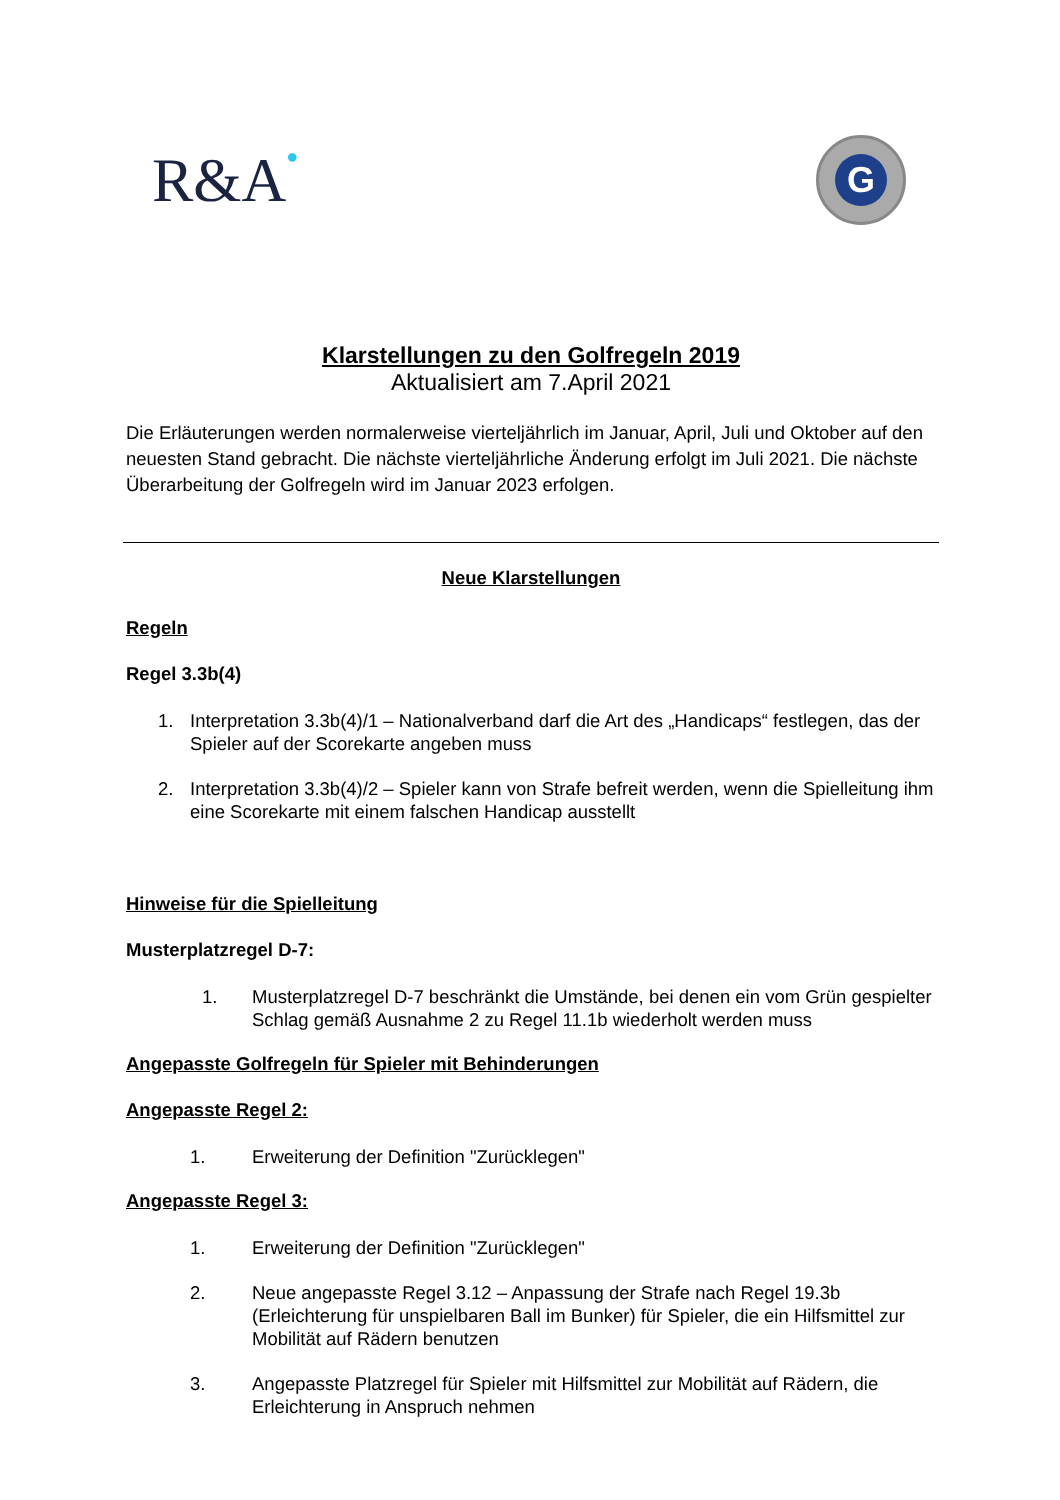R&A●
G
Klarstellungen zu den Golfregeln 2019
Aktualisiert am 7.April 2021
Die Erläuterungen werden normalerweise vierteljährlich im Januar, April, Juli und Oktober auf den neuesten Stand gebracht. Die nächste vierteljährliche Änderung erfolgt im Juli 2021. Die nächste Überarbeitung der Golfregeln wird im Januar 2023 erfolgen.
Neue Klarstellungen
Regeln
Regel 3.3b(4)
1. Interpretation 3.3b(4)/1 – Nationalverband darf die Art des „Handicaps“ festlegen, das der Spieler auf der Scorekarte angeben muss
2. Interpretation 3.3b(4)/2 – Spieler kann von Strafe befreit werden, wenn die Spielleitung ihm eine Scorekarte mit einem falschen Handicap ausstellt
Hinweise für die Spielleitung
Musterplatzregel D-7:
1. Musterplatzregel D-7 beschränkt die Umstände, bei denen ein vom Grün gespielter Schlag gemäß Ausnahme 2 zu Regel 11.1b wiederholt werden muss
Angepasste Golfregeln für Spieler mit Behinderungen
Angepasste Regel 2:
1. Erweiterung der Definition "Zurücklegen"
Angepasste Regel 3:
1. Erweiterung der Definition "Zurücklegen"
2. Neue angepasste Regel 3.12 – Anpassung der Strafe nach Regel 19.3b (Erleichterung für unspielbaren Ball im Bunker) für Spieler, die ein Hilfsmittel zur Mobilität auf Rädern benutzen
3. Angepasste Platzregel für Spieler mit Hilfsmittel zur Mobilität auf Rädern, die Erleichterung in Anspruch nehmen